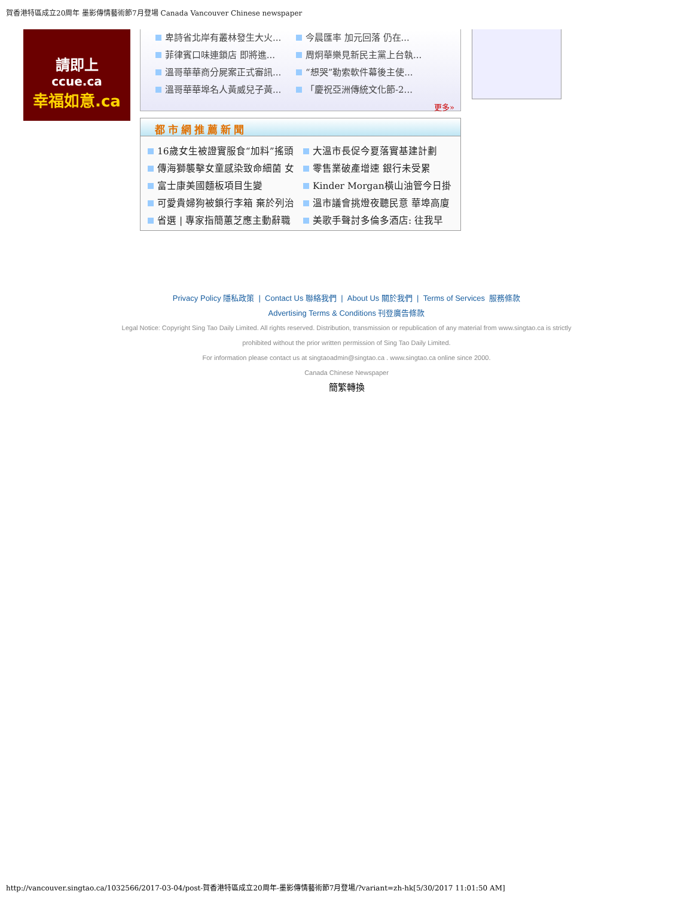賀香港特區成立20周年 墨影傳情藝術節7月登場 Canada Vancouver Chinese newspaper
請即上
ccue.ca
幸福如意.ca
卑詩省北岸有叢林發生大火...
今晨匯率 加元回落 仍在...
菲律賓口味連鎖店 即將進...
周炯華樂見新民主黨上台執...
溫哥華華商分屍案正式審訊...
“想哭”勒索軟件幕後主使...
溫哥華華埠名人黃威兒子黃...
「慶祝亞洲傳統文化節-2...
更多»
都市網推薦新聞
16歲女生被證實服食“加料”搖頭
大溫市長促今夏落實基建計劃
傳海獅襲擊女童感染致命細菌 女
零售業破產增速 銀行未受累
富士康美國麵板項目生變
Kinder Morgan橫山油管今日掛
可愛貴婦狗被鎖行李箱 棄於列治
溫市議會挑燈夜聽民意 華埠高廈
省選 | 專家指簡蕙芝應主動辭職
美歌手聲討多倫多酒店: 往我早
Privacy Policy 隱私政策 | Contact Us 聯絡我們 | About Us 關於我們 | Terms of Services 服務條款
Advertising Terms & Conditions 刊登廣告條款
Legal Notice: Copyright Sing Tao Daily Limited. All rights reserved. Distribution, transmission or republication of any material from www.singtao.ca is strictly
prohibited without the prior written permission of Sing Tao Daily Limited.
For information please contact us at singtaoadmin@singtao.ca . www.singtao.ca online since 2000.
Canada Chinese Newspaper
簡繁轉換
http://vancouver.singtao.ca/1032566/2017-03-04/post-賀香港特區成立20周年-墨影傳情藝術節7月登場/?variant=zh-hk[5/30/2017 11:01:50 AM]